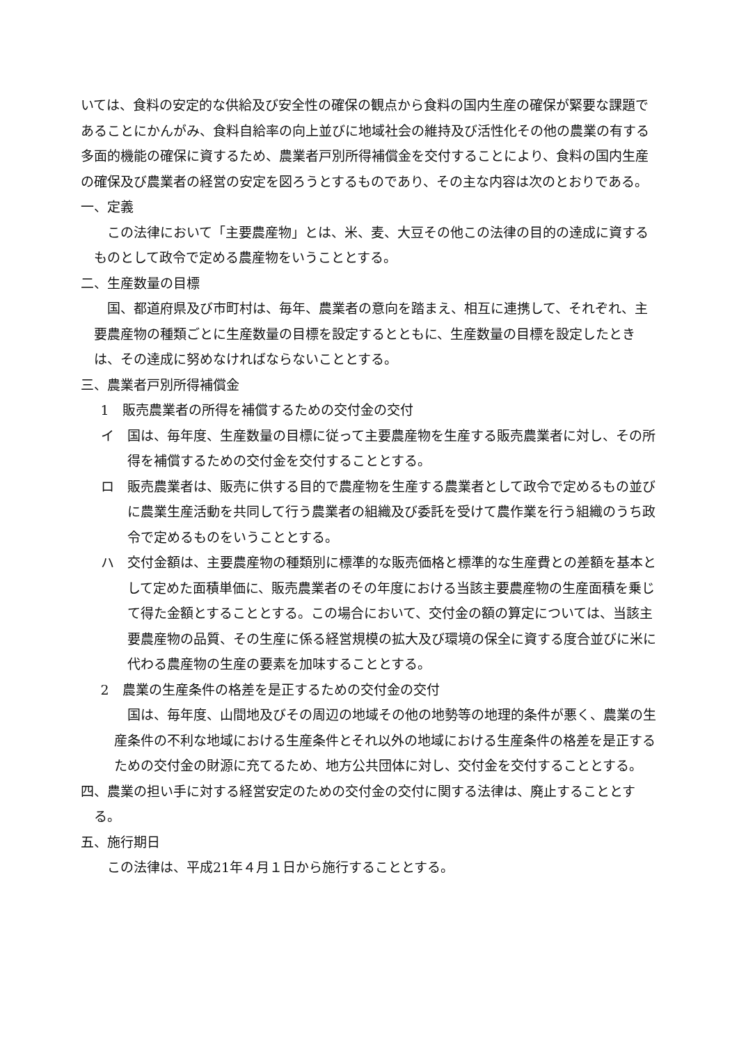いては、食料の安定的な供給及び安全性の確保の観点から食料の国内生産の確保が緊要な課題であることにかんがみ、食料自給率の向上並びに地域社会の維持及び活性化その他の農業の有する多面的機能の確保に資するため、農業者戸別所得補償金を交付することにより、食料の国内生産の確保及び農業者の経営の安定を図ろうとするものであり、その主な内容は次のとおりである。
一、定義
この法律において「主要農産物」とは、米、麦、大豆その他この法律の目的の達成に資するものとして政令で定める農産物をいうこととする。
二、生産数量の目標
国、都道府県及び市町村は、毎年、農業者の意向を踏まえ、相互に連携して、それぞれ、主要農産物の種類ごとに生産数量の目標を設定するとともに、生産数量の目標を設定したときは、その達成に努めなければならないこととする。
三、農業者戸別所得補償金
1　販売農業者の所得を補償するための交付金の交付
イ　国は、毎年度、生産数量の目標に従って主要農産物を生産する販売農業者に対し、その所得を補償するための交付金を交付することとする。
ロ　販売農業者は、販売に供する目的で農産物を生産する農業者として政令で定めるもの並びに農業生産活動を共同して行う農業者の組織及び委託を受けて農作業を行う組織のうち政令で定めるものをいうこととする。
ハ　交付金額は、主要農産物の種類別に標準的な販売価格と標準的な生産費との差額を基本として定めた面積単価に、販売農業者のその年度における当該主要農産物の生産面積を乗じて得た金額とすることとする。この場合において、交付金の額の算定については、当該主要農産物の品質、その生産に係る経営規模の拡大及び環境の保全に資する度合並びに米に代わる農産物の生産の要素を加味することとする。
2　農業の生産条件の格差を是正するための交付金の交付
国は、毎年度、山間地及びその周辺の地域その他の地勢等の地理的条件が悪く、農業の生産条件の不利な地域における生産条件とそれ以外の地域における生産条件の格差を是正するための交付金の財源に充てるため、地方公共団体に対し、交付金を交付することとする。
四、農業の担い手に対する経営安定のための交付金の交付に関する法律は、廃止することとする。
五、施行期日
この法律は、平成21年４月１日から施行することとする。